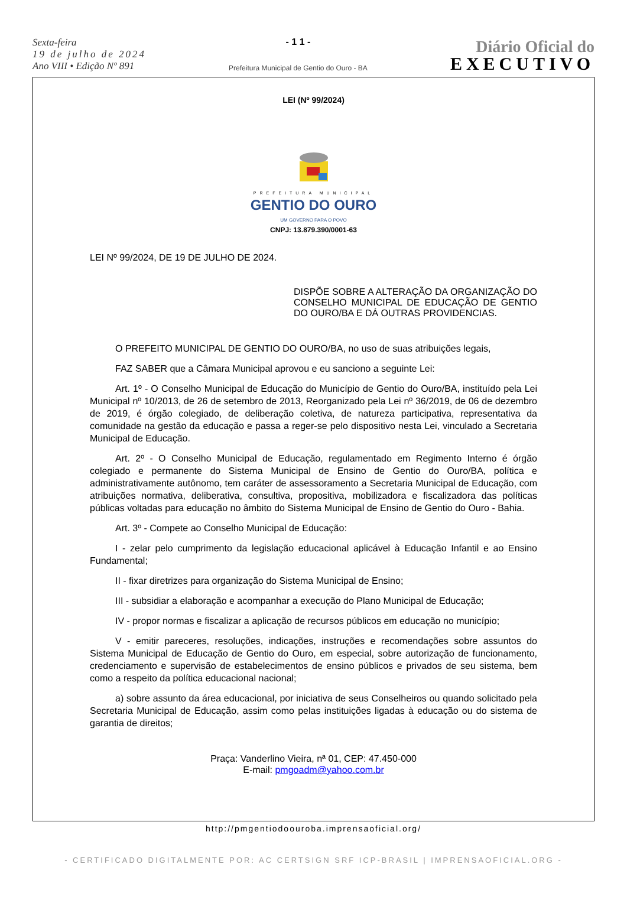Sexta-feira
19 de julho de 2024
Ano VIII • Edição Nº 891
- 1 1 -
Prefeitura Municipal de Gentio do Ouro - BA
Diário Oficial do
EXECUTIVO
LEI (Nº 99/2024)
PREFEITURA MUNICIPAL
GENTIO DO OURO
UM GOVERNO PARA O POVO
CNPJ: 13.879.390/0001-63
LEI Nº 99/2024, DE 19 DE JULHO DE 2024.
DISPÕE SOBRE A ALTERAÇÃO DA ORGANIZAÇÃO DO CONSELHO MUNICIPAL DE EDUCAÇÃO DE GENTIO DO OURO/BA E DÁ OUTRAS PROVIDENCIAS.
O PREFEITO MUNICIPAL DE GENTIO DO OURO/BA, no uso de suas atribuições legais,
FAZ SABER que a Câmara Municipal aprovou e eu sanciono a seguinte Lei:
Art. 1º - O Conselho Municipal de Educação do Município de Gentio do Ouro/BA, instituído pela Lei Municipal nº 10/2013, de 26 de setembro de 2013, Reorganizado pela Lei nº 36/2019, de 06 de dezembro de 2019, é órgão colegiado, de deliberação coletiva, de natureza participativa, representativa da comunidade na gestão da educação e passa a reger-se pelo dispositivo nesta Lei, vinculado a Secretaria Municipal de Educação.
Art. 2º - O Conselho Municipal de Educação, regulamentado em Regimento Interno é órgão colegiado e permanente do Sistema Municipal de Ensino de Gentio do Ouro/BA, política e administrativamente autônomo, tem caráter de assessoramento a Secretaria Municipal de Educação, com atribuições normativa, deliberativa, consultiva, propositiva, mobilizadora e fiscalizadora das políticas públicas voltadas para educação no âmbito do Sistema Municipal de Ensino de Gentio do Ouro - Bahia.
Art. 3º - Compete ao Conselho Municipal de Educação:
I - zelar pelo cumprimento da legislação educacional aplicável à Educação Infantil e ao Ensino Fundamental;
II - fixar diretrizes para organização do Sistema Municipal de Ensino;
III - subsidiar a elaboração e acompanhar a execução do Plano Municipal de Educação;
IV - propor normas e fiscalizar a aplicação de recursos públicos em educação no município;
V - emitir pareceres, resoluções, indicações, instruções e recomendações sobre assuntos do Sistema Municipal de Educação de Gentio do Ouro, em especial, sobre autorização de funcionamento, credenciamento e supervisão de estabelecimentos de ensino públicos e privados de seu sistema, bem como a respeito da política educacional nacional;
a) sobre assunto da área educacional, por iniciativa de seus Conselheiros ou quando solicitado pela Secretaria Municipal de Educação, assim como pelas instituições ligadas à educação ou do sistema de garantia de direitos;
Praça: Vanderlino Vieira, nª 01, CEP: 47.450-000
E-mail: pmgoadm@yahoo.com.br
http://pmgentiodoouroba.imprensaoficial.org/
- CERTIFICADO DIGITALMENTE POR: AC CERTSIGN SRF ICP-BRASIL | IMPRENSAOFICIAL.ORG -